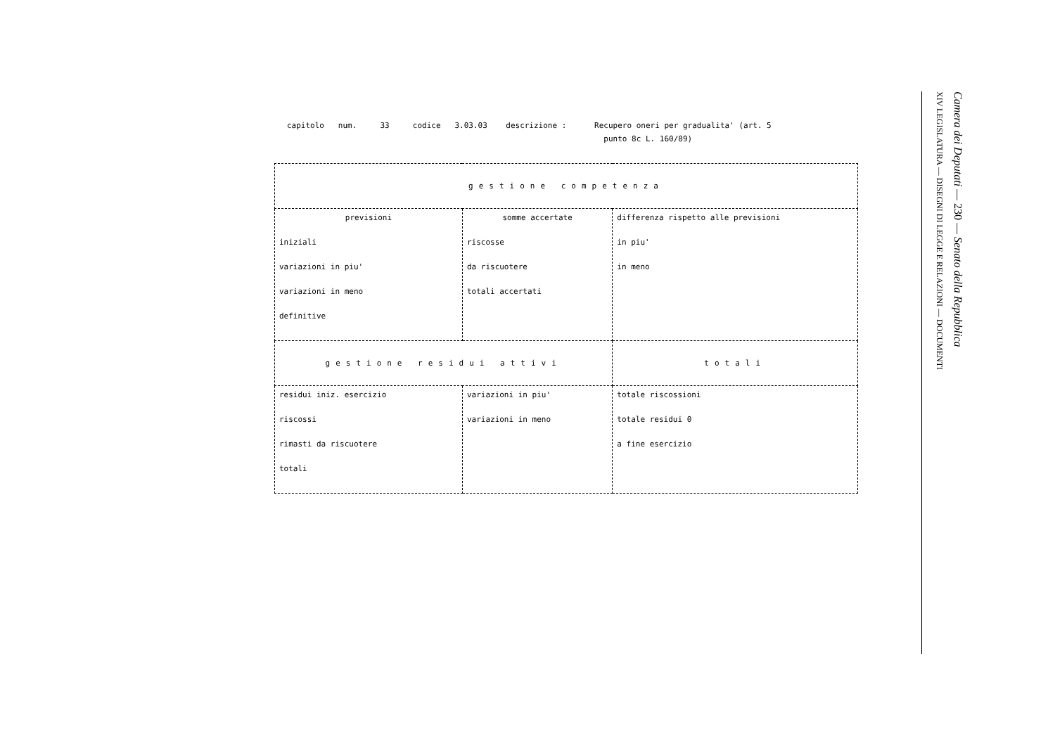capitolo num. 33 codice 3.03.03 descrizione : Recupero oneri per gradualita' (art. 5
punto 8c L. 160/89)
| gestione competenza | | |
| --- | --- | --- |
| previsioni iniziali variazioni in piu' variazioni in meno definitive | somme accertate riscosse da riscuotere totali accertati | differenza rispetto alle previsioni in piu' in meno |
| gestione residui attivi | | totali |
| residui iniz. esercizio riscossi rimasti da riscuotere totali | variazioni in piu' variazioni in meno | totale riscossioni totale residui 0 a fine esercizio |
Camera dei Deputati — 230 — Senato della Repubblica
XIV LEGISLATURA — DISEGNI DI LEGGE E RELAZIONI — DOCUMENTI